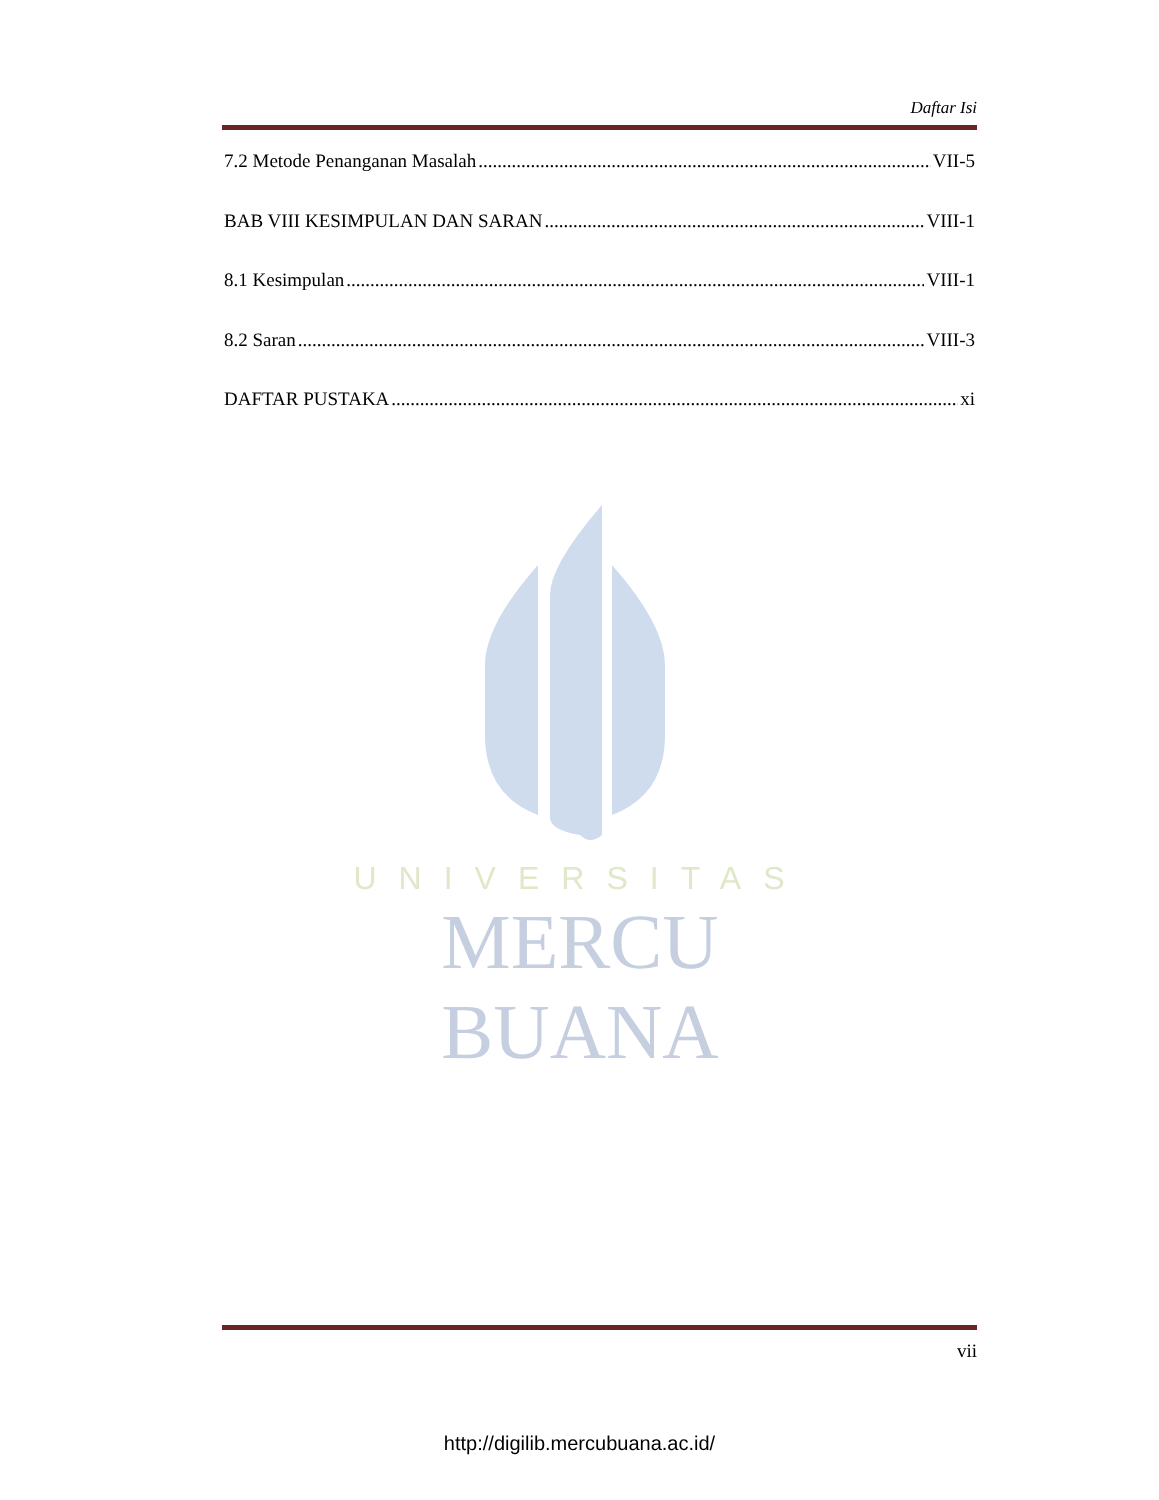Daftar Isi
7.2 Metode Penanganan Masalah VII-5
BAB VIII KESIMPULAN DAN SARAN VIII-1
8.1 Kesimpulan VIII-1
8.2 Saran VIII-3
DAFTAR PUSTAKA xi
UNIVERSITAS
MERCU BUANA
vii
http://digilib.mercubuana.ac.id/